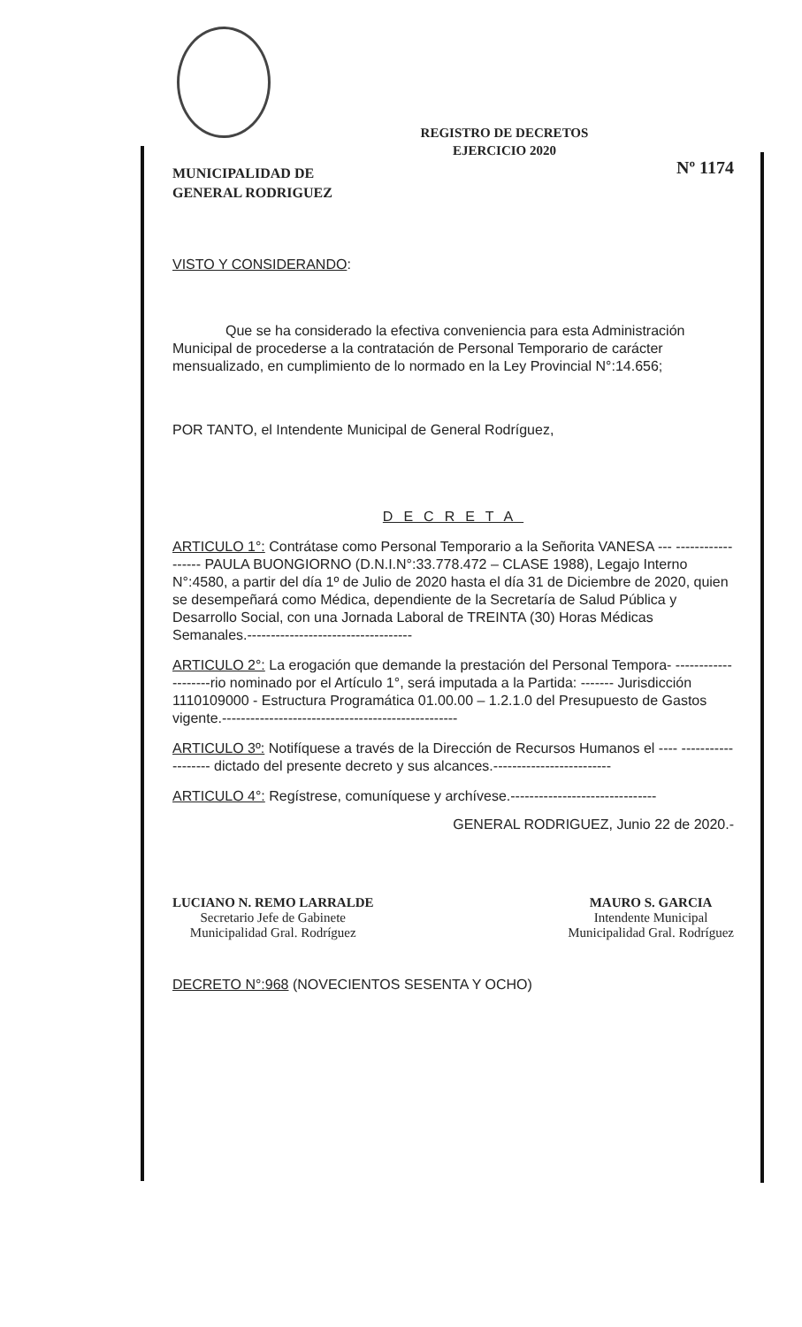MUNICIPALIDAD DE
GENERAL RODRIGUEZ
REGISTRO DE DECRETOS
EJERCICIO 2020
Nº 1174
VISTO Y CONSIDERANDO:
Que se ha considerado la efectiva conveniencia para esta Administración Municipal de procederse a la contratación de Personal Temporario de carácter mensualizado, en cumplimiento de lo normado en la Ley Provincial N°:14.656;
POR TANTO, el Intendente Municipal de General Rodríguez,
DECRETA
ARTICULO 1°: Contrátase como Personal Temporario a la Señorita VANESA --- ------------------ PAULA BUONGIORNO (D.N.I.N°:33.778.472 – CLASE 1988), Legajo Interno N°:4580, a partir del día 1º de Julio de 2020 hasta el día 31 de Diciembre de 2020, quien se desempeñará como Médica, dependiente de la Secretaría de Salud Pública y Desarrollo Social, con una Jornada Laboral de TREINTA (30) Horas Médicas Semanales.-----------------------------------
ARTICULO 2°: La erogación que demande la prestación del Personal Tempora- --------------------rio nominado por el Artículo 1°, será imputada a la Partida: ------- Jurisdicción 1110109000 - Estructura Programática 01.00.00 – 1.2.1.0 del Presupuesto de Gastos vigente.--------------------------------------------------
ARTICULO 3º: Notifíquese a través de la Dirección de Recursos Humanos el ---- ------------------- dictado del presente decreto y sus alcances.-------------------------
ARTICULO 4°: Regístrese, comuníquese y archívese.-------------------------------
GENERAL RODRIGUEZ, Junio 22 de 2020.-
LUCIANO N. REMO LARRALDE
Secretario Jefe de Gabinete
Municipalidad Gral. Rodríguez
MAURO S. GARCIA
Intendente Municipal
Municipalidad Gral. Rodríguez
DECRETO N°:968 (NOVECIENTOS SESENTA Y OCHO)